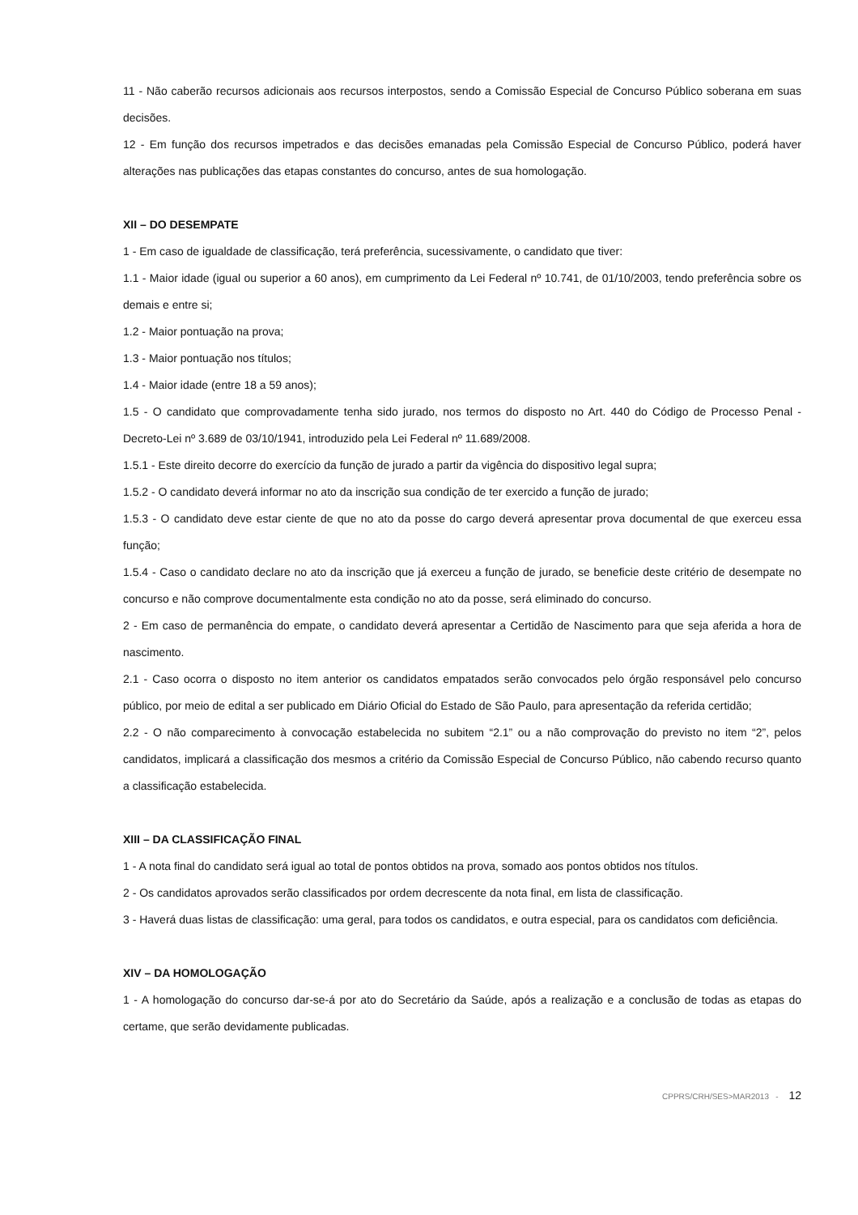11 - Não caberão recursos adicionais aos recursos interpostos, sendo a Comissão Especial de Concurso Público soberana em suas decisões.
12 - Em função dos recursos impetrados e das decisões emanadas pela Comissão Especial de Concurso Público, poderá haver alterações nas publicações das etapas constantes do concurso, antes de sua homologação.
XII – DO DESEMPATE
1 - Em caso de igualdade de classificação, terá preferência, sucessivamente, o candidato que tiver:
1.1 - Maior idade (igual ou superior a 60 anos), em cumprimento da Lei Federal nº 10.741, de 01/10/2003, tendo preferência sobre os demais e entre si;
1.2 - Maior pontuação na prova;
1.3 - Maior pontuação nos títulos;
1.4 - Maior idade (entre 18 a 59 anos);
1.5 - O candidato que comprovadamente tenha sido jurado, nos termos do disposto no Art. 440 do Código de Processo Penal - Decreto-Lei nº 3.689 de 03/10/1941, introduzido pela Lei Federal nº 11.689/2008.
1.5.1 - Este direito decorre do exercício da função de jurado a partir da vigência do dispositivo legal supra;
1.5.2 - O candidato deverá informar no ato da inscrição sua condição de ter exercido a função de jurado;
1.5.3 - O candidato deve estar ciente de que no ato da posse do cargo deverá apresentar prova documental de que exerceu essa função;
1.5.4 - Caso o candidato declare no ato da inscrição que já exerceu a função de jurado, se beneficie deste critério de desempate no concurso e não comprove documentalmente esta condição no ato da posse, será eliminado do concurso.
2 - Em caso de permanência do empate, o candidato deverá apresentar a Certidão de Nascimento para que seja aferida a hora de nascimento.
2.1 - Caso ocorra o disposto no item anterior os candidatos empatados serão convocados pelo órgão responsável pelo concurso público, por meio de edital a ser publicado em Diário Oficial do Estado de São Paulo, para apresentação da referida certidão;
2.2 - O não comparecimento à convocação estabelecida no subitem “2.1” ou a não comprovação do previsto no item “2”, pelos candidatos, implicará a classificação dos mesmos a critério da Comissão Especial de Concurso Público, não cabendo recurso quanto a classificação estabelecida.
XIII – DA CLASSIFICAÇÃO FINAL
1 - A nota final do candidato será igual ao total de pontos obtidos na prova, somado aos pontos obtidos nos títulos.
2 - Os candidatos aprovados serão classificados por ordem decrescente da nota final, em lista de classificação.
3 - Haverá duas listas de classificação: uma geral, para todos os candidatos, e outra especial, para os candidatos com deficiência.
XIV – DA HOMOLOGAÇÃO
1 - A homologação do concurso dar-se-á por ato do Secretário da Saúde, após a realização e a conclusão de todas as etapas do certame, que serão devidamente publicadas.
CPPRS/CRH/SES>MAR2013 - 12